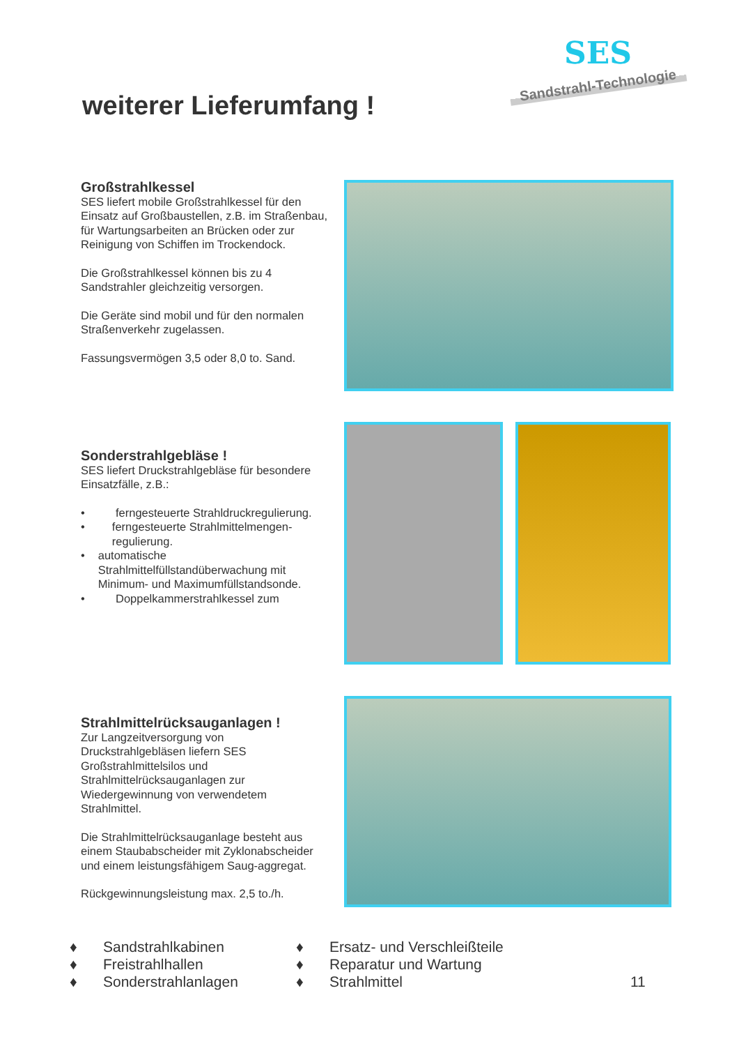weiterer Lieferumfang !
SES
Sandstrahl-Technologie
Großstrahlkessel
SES liefert mobile Großstrahlkessel für den Einsatz auf Großbaustellen, z.B. im Straßenbau, für Wartungsarbeiten an Brücken oder zur Reinigung von Schiffen im Trockendock.
Die Großstrahlkessel können bis zu 4 Sandstrahler gleichzeitig versorgen.
Die Geräte sind mobil und für den normalen Straßenverkehr zugelassen.
Fassungsvermögen 3,5 oder 8,0 to. Sand.
Sonderstrahlgebläse !
SES liefert Druckstrahlgebläse für besondere Einsatzfälle, z.B.:
• ferngesteuerte Strahldruckregulierung.
• ferngesteuerte Strahlmittelmengen-regulierung.
• automatische Strahlmittelfüllstandüberwachung mit Minimum- und Maximumfüllstandsonde.
• Doppelkammerstrahlkessel zum
Strahlmittelrücksauganlagen !
Zur Langzeitversorgung von Druckstrahlgebläsen liefern SES Großstrahlmittelsilos und Strahlmittelrücksauganlagen zur Wiedergewinnung von verwendetem Strahlmittel.
Die Strahlmittelrücksauganlage besteht aus einem Staubabscheider mit Zyklonabscheider und einem leistungsfähigem Saug-aggregat.
Rückgewinnungsleistung max. 2,5 to./h.
♦ Sandstrahlkabinen
♦ Freistrahlhallen
♦ Sonderstrahlanlagen
♦ Ersatz- und Verschleißteile
♦ Reparatur und Wartung
♦ Strahlmittel
11